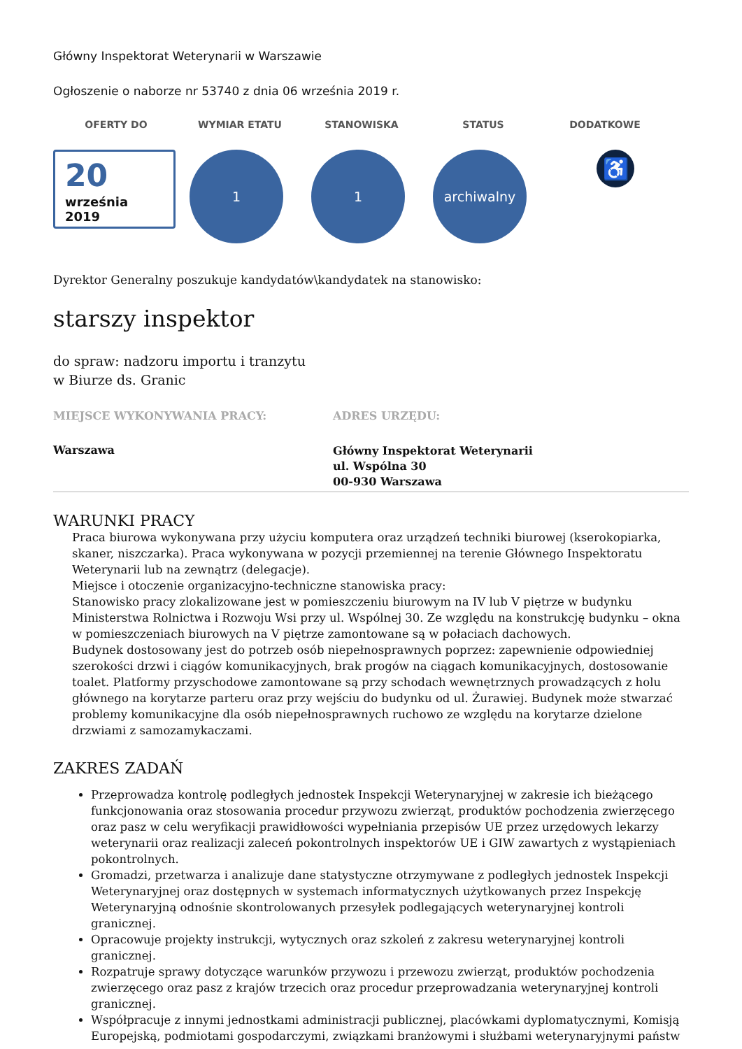Główny Inspektorat Weterynarii w Warszawie
Ogłoszenie o naborze nr 53740 z dnia 06 września 2019 r.
OFERTY DO WYMIAR ETATU STANOWISKA STATUS DODATKOWE
20
września
2019
1 1 archiwalny
♿
Dyrektor Generalny poszukuje kandydatów\kandydatek na stanowisko:
starszy inspektor
do spraw: nadzoru importu i tranzytu
w Biurze ds. Granic
MIEJSCE WYKONYWANIA PRACY:
Warszawa
ADRES URZĘDU:
Główny Inspektorat Weterynarii
ul. Wspólna 30
00-930 Warszawa
WARUNKI PRACY
Praca biurowa wykonywana przy użyciu komputera oraz urządzeń techniki biurowej (kserokopiarka, skaner, niszczarka). Praca wykonywana w pozycji przemiennej na terenie Głównego Inspektoratu Weterynarii lub na zewnątrz (delegacje).
Miejsce i otoczenie organizacyjno-techniczne stanowiska pracy:
Stanowisko pracy zlokalizowane jest w pomieszczeniu biurowym na IV lub V piętrze w budynku Ministerstwa Rolnictwa i Rozwoju Wsi przy ul. Wspólnej 30. Ze względu na konstrukcję budynku – okna w pomieszczeniach biurowych na V piętrze zamontowane są w połaciach dachowych.
Budynek dostosowany jest do potrzeb osób niepełnosprawnych poprzez: zapewnienie odpowiedniej szerokości drzwi i ciągów komunikacyjnych, brak progów na ciągach komunikacyjnych, dostosowanie toalet. Platformy przyschodowe zamontowane są przy schodach wewnętrznych prowadzących z holu głównego na korytarze parteru oraz przy wejściu do budynku od ul. Żurawiej. Budynek może stwarzać problemy komunikacyjne dla osób niepełnosprawnych ruchowo ze względu na korytarze dzielone drzwiami z samozamykaczami.
ZAKRES ZADAŃ
Przeprowadza kontrolę podległych jednostek Inspekcji Weterynaryjnej w zakresie ich bieżącego funkcjonowania oraz stosowania procedur przywozu zwierząt, produktów pochodzenia zwierzęcego oraz pasz w celu weryfikacji prawidłowości wypełniania przepisów UE przez urzędowych lekarzy weterynarii oraz realizacji zaleceń pokontrolnych inspektorów UE i GIW zawartych z wystąpieniach pokontrolnych.
Gromadzi, przetwarza i analizuje dane statystyczne otrzymywane z podległych jednostek Inspekcji Weterynaryjnej oraz dostępnych w systemach informatycznych użytkowanych przez Inspekcję Weterynaryjną odnośnie skontrolowanych przesyłek podlegających weterynaryjnej kontroli granicznej.
Opracowuje projekty instrukcji, wytycznych oraz szkoleń z zakresu weterynaryjnej kontroli granicznej.
Rozpatruje sprawy dotyczące warunków przywozu i przewozu zwierząt, produktów pochodzenia zwierzęcego oraz pasz z krajów trzecich oraz procedur przeprowadzania weterynaryjnej kontroli granicznej.
Współpracuje z innymi jednostkami administracji publicznej, placówkami dyplomatycznymi, Komisją Europejską, podmiotami gospodarczymi, związkami branżowymi i służbami weterynaryjnymi państw